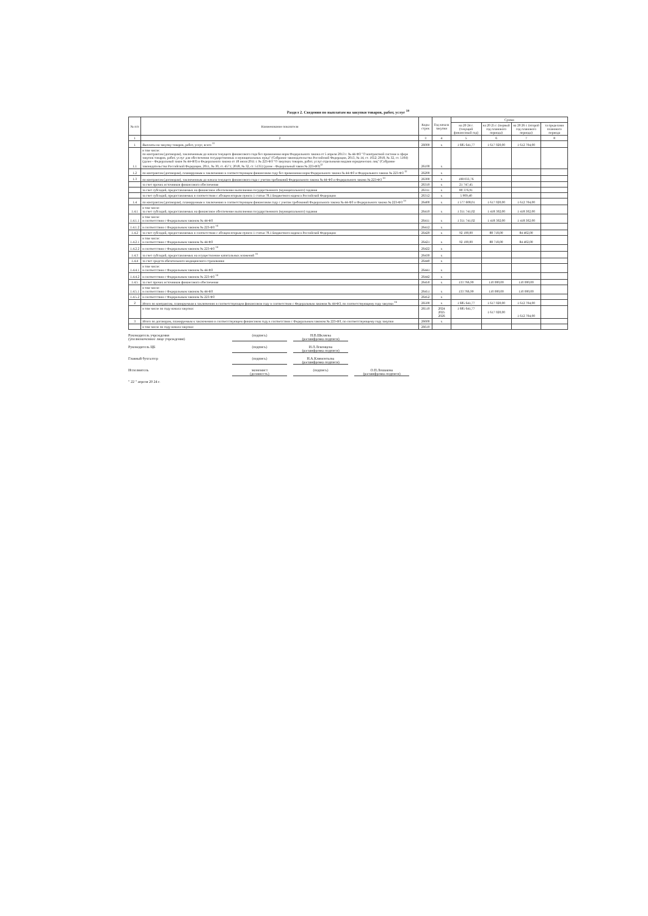Раздел 2. Сведения по выплатам на закупки товаров, работ, услуг <sup>10</sup>
| № п/п | Наименование показателя | Коды строк | Год начала закупки | Сумма | | | |
| --- | --- | --- | --- | --- | --- | --- | --- |
| | | | | на 20 24 г. (текущий финансовый год) | на 20 25 г. (первый год планового периода) | на 20 26 г. (второй год планового периода) | за пределами планового периода |
| 1 | 2 | 3 | 4 | 5 | 6 | 7 | 8 |
| 1 | Выплаты на закупку товаров, работ, услуг, всего <sup>11</sup> | 26000 | x | 1 685 641,77 | 1 617 020,00 | 1 612 704,00 | |
| 1.1 | в том числе: по контрактам (договорам), заключенным до начала текущего финансового года без применения норм Федерального закона от 5 апреля 2013 г. № 44-ФЗ "О контрактной системе в сфере закупок товаров, работ, услуг для обеспечения государственных и муниципальных нужд" (Собрание законодательства Российской Федерации, 2013, № 14, ст. 1652; 2018, № 32, ст. 5104) (далее - Федеральный закон № 44-ФЗ) и Федерального закона от 18 июля 2011 г. № 223-ФЗ "О закупках товаров, работ, услуг отдельными видами юридических лиц" (Собрание законодательства Российской Федерации, 2011, № 30, ст. 4571; 2018, № 32, ст. 5135) (далее - Федеральный закон № 223-ФЗ)<sup>12</sup> | 26100 | x | | | | |
| 1.2 | по контрактам (договорам), планируемым к заключению в соответствующем финансовом году без применения норм Федерального закона № 44-ФЗ и Федерального закона № 223-ФЗ <sup>12</sup> | 26200 | x | | | | |
| 1.3 | по контрактам (договорам), заключенным до начала текущего финансового года с учетом требований Федерального закона № 44-ФЗ и Федерального закона № 223-ФЗ <sup>13</sup> | 26300 | x | 108 033,76 | | | |
| | за счет прочих источников финансового обеспечения | 26310 | x | 21 747,45 | | | |
| | за счет субсидий, предоставляемых на финансовое обеспечение выполнения государственного (муниципального) задания | 26311 | x | 80 376,91 | | | |
| | за счет субсидий, предоставляемых в соответствии с абзацем вторым пункта 1 статьи 78.1 Бюджетного кодекса Российской Федерации | 26312 | x | 5 909,40 | | | |
| 1.4 | по контрактам (договорам), планируемым к заключению в соответствующем финансовом году с учетом требований Федерального закона № 44-ФЗ и Федерального закона № 223-ФЗ <sup>13</sup> | 26400 | x | 1 577 608,01 | 1 617 020,00 | 1 612 704,00 | |
| 1.4.1 | в том числе: за счет субсидий, предоставляемых на финансовое обеспечение выполнения государственного (муниципального) задания | 26410 | x | 1 351 741,02 | 1 418 302,00 | 1 418 302,00 | |
| 1.4.1.1 | в том числе: в соответствии с Федеральным законом № 44-ФЗ | 26411 | x | 1 351 741,02 | 1 418 302,00 | 1 418 302,00 | |
| 1.4.1.2 | в соответствии с Федеральным законом № 223-ФЗ <sup>14</sup> | 26412 | x | | | | |
| 1.4.2 | за счет субсидий, предоставляемых в соответствии с абзацем вторым пункта 1 статьи 78.1 Бюджетного кодекса Российской Федерации | 26420 | x | 92 100,00 | 88 718,00 | 84 402,00 | |
| 1.4.2.1 | в том числе: в соответствии с Федеральным законом № 44-ФЗ | 26421 | x | 92 100,00 | 88 718,00 | 84 402,00 | |
| 1.4.2.2 | в соответствии с Федеральным законом № 223-ФЗ <sup>14</sup> | 26422 | x | | | | |
| 1.4.3 | за счет субсидий, предоставляемых на осуществление капитальных вложений <sup>15</sup> | 26430 | x | | | | |
| 1.4.4 | за счет средств обязательного медицинского страхования | 26440 | x | | | | |
| 1.4.4.1 | в том числе: в соответствии с Федеральным законом № 44-ФЗ | 26441 | x | | | | |
| 1.4.4.2 | в соответствии с Федеральным законом № 223-ФЗ <sup>14</sup> | 26442 | x | | | | |
| 1.4.5 | за счет прочих источников финансового обеспечения | 26450 | x | 133 766,99 | 110 000,00 | 110 000,00 | |
| 1.4.5.1 | в том числе: в соответствии с Федеральным законом № 44-ФЗ | 26451 | x | 133 766,99 | 110 000,00 | 110 000,00 | |
| 1.4.5.2 | в соответствии с Федеральным законом № 223-ФЗ | 26452 | x | | | | |
| 2 | Итого по контрактам, планируемым к заключению в соответствующем финансовом году в соответствии с Федеральным законом № 44-ФЗ, по соответствующему году закупки <sup>16</sup> | 26500 | x | 1 685 641,77 | 1 617 020,00 | 1 612 704,00 | |
| | в том числе по году начала закупки: | 26510 | 2024 2025 2026 | 1 685 641,77 | 1 617 020,00 | 1 612 704,00 | |
| 3 | Итого по договорам, планируемым к заключению в соответствующем финансовом году в соответствии с Федеральным законом № 223-ФЗ, по соответствующему году закупки | 26600 | x | | | | |
| | в том числе по году начала закупки: | 26610 | | | | | |
Руководитель учреждения
(уполномоченное лицо учреждения) (подпись) Н.В.Шкляева
(расшифровка подписи)
Руководитель ЦБ (подпись) И.Л.Лекомцева
(расшифровка подписи)
Главный бухгалтер (подпись) Н.А.Климентьева
(расшифровка подписи)
Исполнитель экономист
(должность) (подпись) О.П.Лошакова
(расшифровка подписи)
" 22 " апреля 20 24 г.